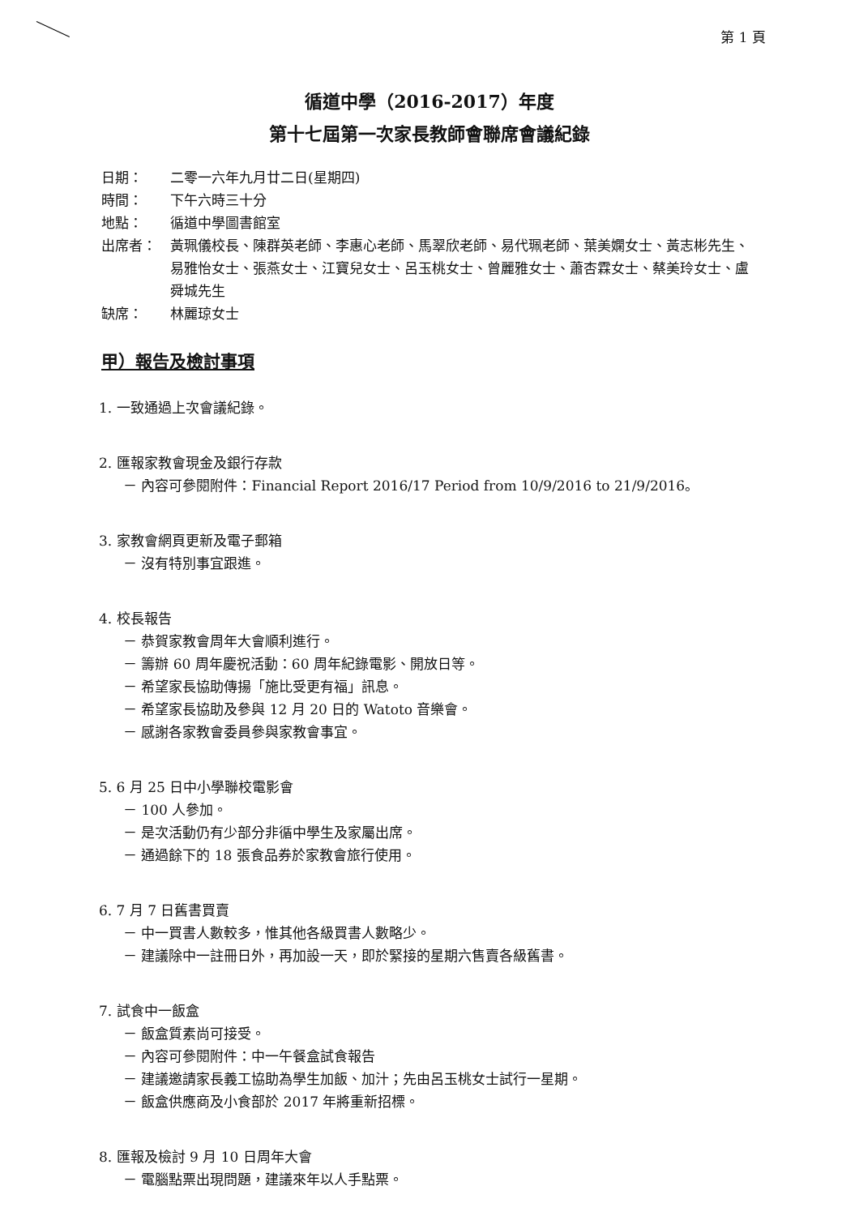第 1 頁
循道中學（2016-2017）年度
第十七屆第一次家長教師會聯席會議紀錄
日期： 二零一六年九月廿二日(星期四)
時間： 下午六時三十分
地點： 循道中學圖書館室
出席者： 黃珮儀校長、陳群英老師、李惠心老師、馬翠欣老師、易代珮老師、葉美嫻女士、黃志彬先生、易雅怡女士、張燕女士、江寶兒女士、呂玉桃女士、曾麗雅女士、蕭杏霖女士、蔡美玲女士、盧舜城先生
缺席： 林麗琼女士
甲）報告及檢討事項
1. 一致通過上次會議紀錄。
2. 匯報家教會現金及銀行存款
－ 內容可參閱附件：Financial Report 2016/17 Period from 10/9/2016 to 21/9/2016。
3. 家教會網頁更新及電子郵箱
－ 沒有特別事宜跟進。
4. 校長報告
－ 恭賀家教會周年大會順利進行。
－ 籌辦 60 周年慶祝活動：60 周年紀錄電影、開放日等。
－ 希望家長協助傳揚「施比受更有福」訊息。
－ 希望家長協助及參與 12 月 20 日的 Watoto 音樂會。
－ 感謝各家教會委員參與家教會事宜。
5. 6 月 25 日中小學聯校電影會
－ 100 人參加。
－ 是次活動仍有少部分非循中學生及家屬出席。
－ 通過餘下的 18 張食品券於家教會旅行使用。
6. 7 月 7 日舊書買賣
－ 中一買書人數較多，惟其他各級買書人數略少。
－ 建議除中一註冊日外，再加設一天，即於緊接的星期六售賣各級舊書。
7. 試食中一飯盒
－ 飯盒質素尚可接受。
－ 內容可參閱附件：中一午餐盒試食報告
－ 建議邀請家長義工協助為學生加飯、加汁；先由呂玉桃女士試行一星期。
－ 飯盒供應商及小食部於 2017 年將重新招標。
8. 匯報及檢討 9 月 10 日周年大會
－ 電腦點票出現問題，建議來年以人手點票。